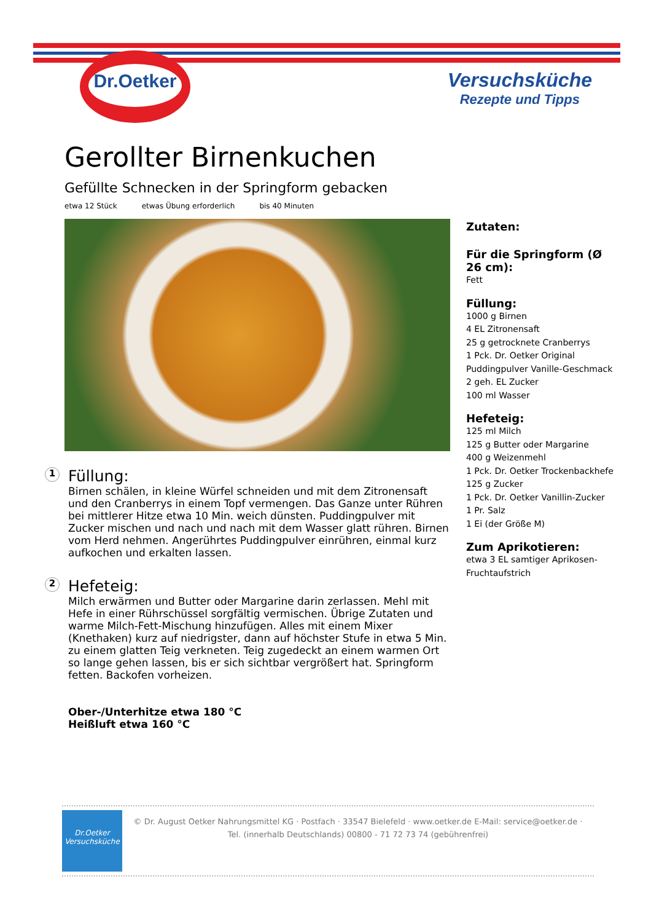Dr.Oetker
Versuchsküche
Rezepte und Tipps
Gerollter Birnenkuchen
Gefüllte Schnecken in der Springform gebacken
etwa 12 Stück etwas Übung erforderlich bis 40 Minuten
1
Füllung:
Birnen schälen, in kleine Würfel schneiden und mit dem Zitronensaft und den Cranberrys in einem Topf vermengen. Das Ganze unter Rühren bei mittlerer Hitze etwa 10 Min. weich dünsten. Puddingpulver mit Zucker mischen und nach und nach mit dem Wasser glatt rühren. Birnen vom Herd nehmen. Angerührtes Puddingpulver einrühren, einmal kurz aufkochen und erkalten lassen.
2
Hefeteig:
Milch erwärmen und Butter oder Margarine darin zerlassen. Mehl mit Hefe in einer Rührschüssel sorgfältig vermischen. Übrige Zutaten und warme Milch-Fett-Mischung hinzufügen. Alles mit einem Mixer (Knethaken) kurz auf niedrigster, dann auf höchster Stufe in etwa 5 Min. zu einem glatten Teig verkneten. Teig zugedeckt an einem warmen Ort so lange gehen lassen, bis er sich sichtbar vergrößert hat. Springform fetten. Backofen vorheizen.
Ober-/Unterhitze etwa 180 °C
Heißluft etwa 160 °C
Zutaten:
Für die Springform (Ø 26 cm):
Fett
Füllung:
1000 g Birnen
4 EL Zitronensaft
25 g getrocknete Cranberrys
1 Pck. Dr. Oetker Original Puddingpulver Vanille-Geschmack
2 geh. EL Zucker
100 ml Wasser
Hefeteig:
125 ml Milch
125 g Butter oder Margarine
400 g Weizenmehl
1 Pck. Dr. Oetker Trockenbackhefe
125 g Zucker
1 Pck. Dr. Oetker Vanillin-Zucker
1 Pr. Salz
1 Ei (der Größe M)
Zum Aprikotieren:
etwa 3 EL samtiger Aprikosen-Fruchtaufstrich
Dr.Oetker
Versuchsküche
© Dr. August Oetker Nahrungsmittel KG · Postfach · 33547 Bielefeld · www.oetker.de E-Mail: service@oetker.de ·
Tel. (innerhalb Deutschlands) 00800 - 71 72 73 74 (gebührenfrei)